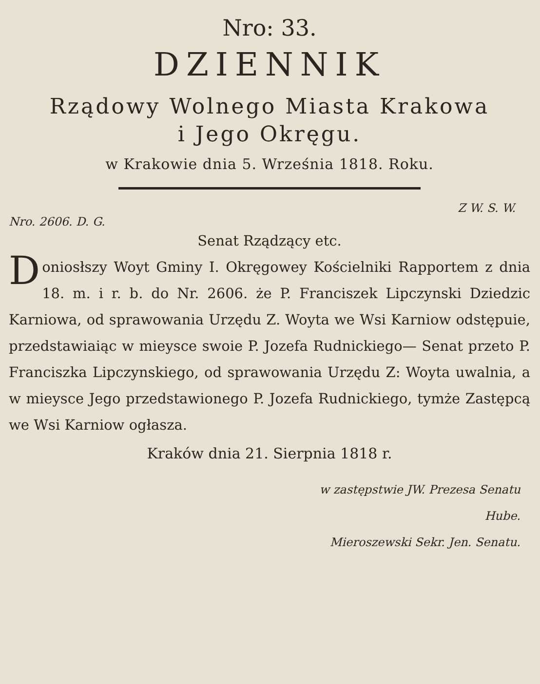Nro: 33.
DZIENNIK
Rządowy Wolnego Miasta Krakowa
i Jego Okręgu.
w Krakowie dnia 5. Września 1818. Roku.
Z W. S. W.
Nro. 2606. D. G.
Senat Rządzący etc.
Doniosłszy Woyt Gminy I. Okręgowey Kościelniki Rapportem z dnia 18. m. i r. b. do Nr. 2606. że P. Franciszek Lipczynski Dziedzic Karniowa, od sprawowania Urzędu Z. Woyta we Wsi Karniow odstępuie, przedstawiaiąc w mieysce swoie P. Jozefa Rudnickiego— Senat przeto P. Franciszka Lipczynskiego, od sprawowania Urzędu Z: Woyta uwalnia, a w mieysce Jego przedstawionego P. Jozefa Rudnickiego, tymże Zastępcą we Wsi Karniow ogłasza.
Kraków dnia 21. Sierpnia 1818 r.
w zastępstwie JW. Prezesa Senatu
Hube.
Mieroszewski Sekr. Jen. Senatu.